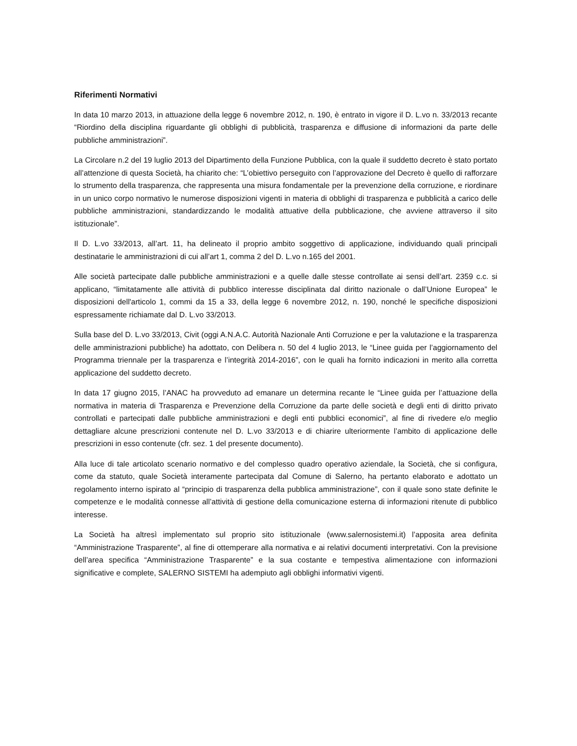Riferimenti Normativi
In data 10 marzo 2013, in attuazione della legge 6 novembre 2012, n. 190, è entrato in vigore il D. L.vo n. 33/2013 recante “Riordino della disciplina riguardante gli obblighi di pubblicità, trasparenza e diffusione di informazioni da parte delle pubbliche amministrazioni”.
La Circolare n.2 del 19 luglio 2013 del Dipartimento della Funzione Pubblica, con la quale il suddetto decreto è stato portato all’attenzione di questa Società, ha chiarito che: “L’obiettivo perseguito con l’approvazione del Decreto è quello di rafforzare lo strumento della trasparenza, che rappresenta una misura fondamentale per la prevenzione della corruzione, e riordinare in un unico corpo normativo le numerose disposizioni vigenti in materia di obblighi di trasparenza e pubblicità a carico delle pubbliche amministrazioni, standardizzando le modalità attuative della pubblicazione, che avviene attraverso il sito istituzionale”.
Il D. L.vo 33/2013, all’art. 11, ha delineato il proprio ambito soggettivo di applicazione, individuando quali principali destinatarie le amministrazioni di cui all’art 1, comma 2 del D. L.vo n.165 del 2001.
Alle società partecipate dalle pubbliche amministrazioni e a quelle dalle stesse controllate ai sensi dell’art. 2359 c.c. si applicano, “limitatamente alle attività di pubblico interesse disciplinata dal diritto nazionale o dall’Unione Europea” le disposizioni dell'articolo 1, commi da 15 a 33, della legge 6 novembre 2012, n. 190, nonché le specifiche disposizioni espressamente richiamate dal D. L.vo 33/2013.
Sulla base del D. L.vo 33/2013, Civit (oggi A.N.A.C. Autorità Nazionale Anti Corruzione e per la valutazione e la trasparenza delle amministrazioni pubbliche) ha adottato, con Delibera n. 50 del 4 luglio 2013, le “Linee guida per l’aggiornamento del Programma triennale per la trasparenza e l’integrità 2014-2016”, con le quali ha fornito indicazioni in merito alla corretta applicazione del suddetto decreto.
In data 17 giugno 2015, l’ANAC ha provveduto ad emanare un determina recante le “Linee guida per l’attuazione della normativa in materia di Trasparenza e Prevenzione della Corruzione da parte delle società e degli enti di diritto privato controllati e partecipati dalle pubbliche amministrazioni e degli enti pubblici economici”, al fine di rivedere e/o meglio dettagliare alcune prescrizioni contenute nel D. L.vo 33/2013 e di chiarire ulteriormente l’ambito di applicazione delle prescrizioni in esso contenute (cfr. sez. 1 del presente documento).
Alla luce di tale articolato scenario normativo e del complesso quadro operativo aziendale, la Società, che si configura, come da statuto, quale Società interamente partecipata dal Comune di Salerno, ha pertanto elaborato e adottato un regolamento interno ispirato al “principio di trasparenza della pubblica amministrazione”, con il quale sono state definite le competenze e le modalità connesse all’attività di gestione della comunicazione esterna di informazioni ritenute di pubblico interesse.
La Società ha altresì implementato sul proprio sito istituzionale (www.salernosistemi.it) l’apposita area definita “Amministrazione Trasparente”, al fine di ottemperare alla normativa e ai relativi documenti interpretativi. Con la previsione dell’area specifica “Amministrazione Trasparente” e la sua costante e tempestiva alimentazione con informazioni significative e complete, SALERNO SISTEMI ha adempiuto agli obblighi informativi vigenti.